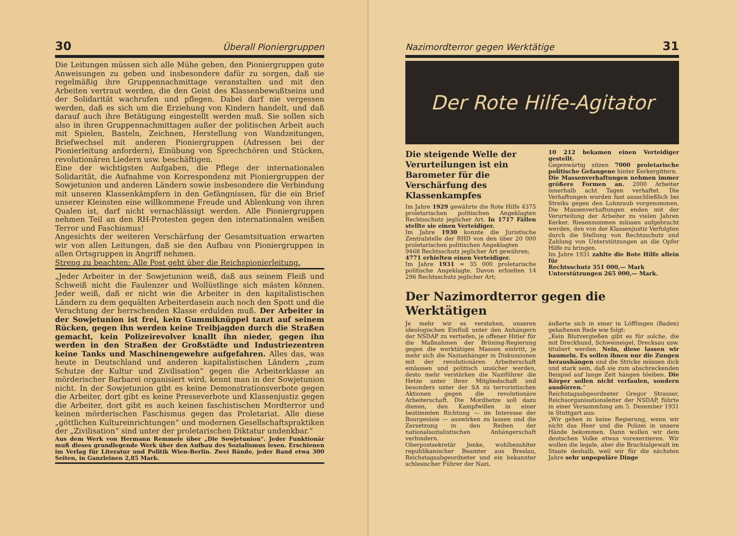30 Überall Pioniergruppen
Die Leitungen müssen sich alle Mühe geben, den Pioniergruppen gute Anweisungen zu geben und insbesondere dafür zu sorgen, daß sie regelmäßig ihre Gruppennachmittage veranstalten und mit den Arbeiten vertraut werden, die den Geist des Klassenbewußtseins und der Solidarität wachrufen und pflegen. Dabei darf nie vergessen werden, daß es sich um die Erziehung von Kindern handelt, und daß darauf auch ihre Betätigung eingestellt werden muß. Sie sollen sich also in ihren Gruppennachmittagen außer der politischen Arbeit auch mit Spielen, Basteln, Zeichnen, Herstellung von Wandzeitungen, Briefwechsel mit anderen Pioniergruppen (Adressen bei der Pionierleitung anfordern), Einübung von Sprechchören und Stücken, revolutionären Liedern usw. beschäftigen.
Eine der wichtigsten Aufgaben, die Pflege der internationalen Solidarität, die Aufnahme von Korrespondenz mit Pioniergruppen der Sowjetunion und anderen Ländern sowie insbesondere die Verbindung mit unseren Klassenkämpfern in den Gefängnissen, für die ein Brief unserer Kleinsten eine willkommene Freude und Ablenkung von ihren Qualen ist, darf nicht vernachlässigt werden. Alle Pioniergruppen nehmen Teil an den RH-Protesten gegen den internationalen weißen Terror und Faschismus!
Angesichts der weiteren Verschärfung der Gesamtsituation erwarten wir von allen Leitungen, daß sie den Aufbau von Pioniergruppen in allen Ortsgruppen in Angriff nehmen.
Streng zu beachten: Alle Post geht über die Reichspionierleitung.
„Jeder Arbeiter in der Sowjetunion weiß, daß aus seinem Fleiß und Schweiß nicht die Faulenzer und Wollüstlinge sich mästen können. Jeder weiß, daß er nicht wie die Arbeiter in den kapitalistischen Ländern zu dem gequälten Arbeiterdasein auch noch den Spott und die Verachtung der herrschenden Klasse erdulden muß. Der Arbeiter in der Sowjetunion ist frei, kein Gummiknüppel tanzt auf seinem Rücken, gegen ihn werden keine Treibjagden durch die Straßen gemacht, kein Polizeirevolver knallt ihn nieder, gegen ihn werden in den Straßen der Großstädte und Industriezentren keine Tanks und Maschinengewehre aufgefahren. Alles das, was heute in Deutschland und anderen kapitalistischen Ländern „zum Schutze der Kultur und Zivilisation“ gegen die Arbeiterklasse an mörderischer Barbarei organisiert wird, kennt man in der Sowjetunion nicht. In der Sowjetunion gibt es keine Demonstrationsverbote gegen die Arbeiter, dort gibt es keine Presseverbote und Klassenjustiz gegen die Arbeiter, dort gibt es auch keinen faschistischen Mordterror und keinen mörderischen Faschismus gegen das Proletariat. Alle diese „göttlichen Kultureinrichtungen“ und modernen Gesellschaftspraktiken der „Zivilisation“ sind unter der proletarischen Diktatur undenkbar.“
Aus dem Werk von Hermann Remmele über „Die Sowjetunion“. Jeder Funktionär muß dieses grundlegende Werk über den Aufbau des Sozialismus lesen. Erschienen im Verlag für Literatur und Politik Wien-Berlin. Zwei Bände, jeder Band etwa 300 Seiten, in Ganzleinen 2,85 Mark.
Nazimordterror gegen Werktätige 31
Der Rote Hilfe-Agitator
Die steigende Welle der Verurteilungen ist ein Barometer für die Verschärfung des Klassenkampfes
Im Jahre 1929 gewährte die Rote Hilfe 4375 proletarischen politischen Angeklagten Rechtsschutz jeglicher Art. In 1717 Fällen stellte sie einen Verteidiger.
Im Jahre 1930 konnte die Juristische Zentralstelle der RHD von den über 20 000 proletarischen politischen Angeklagten
9468 Rechtsschutz jeglicher Art gewähren;
4771 erhielten einen Verteidiger.
Im Jahre 1931 = 35 000 proletarische politische Angeklagte. Davon erhielten 14 296 Rechtsschutz jeglicher Art;
10 212 bekamen einen Verteidiger gestellt.
Gegenwärtig sitzen 7000 proletarische politische Gefangene hinter Kerkergittern.
Die Massenverhaftungen nehmen immer größere Formen an. 2000 Arbeiter innerhalb acht Tagen verhaftet. Die Verhaftungen wurden fast ausschließlich bei Streiks gegen den Lohnraub vorgenommen. Die Massenverhaftungen enden mit der Verurteilung der Arbeiter zu vielen Jahren Kerker. Riesensummen müssen aufgebracht werden, den von der Klassenjustiz Verfolgten durch die Stellung von Rechtsschutz und Zahlung von Unterstützungen an die Opfer Hilfe zu bringen.
Im Jahre 1931 zahlte die Rote Hilfe allein für
Rechtsschutz 351 000,— Mark
Unterstützungen 265 000,— Mark.
Der Nazimordterror gegen die Werktätigen
Je mehr wir es verstehen, unseren ideologischen Einfluß unter den Anhängern der NSDAP zu vertiefen, je offener Hitler für die Maßnahmen der Brüning-Regierung gegen die werktätigen Massen eintritt, je mehr sich die Nazianhänger in Diskussionen mit der revolutionären Arbeiterschaft einlassen und politisch unsicher werden, desto mehr verstärken die Naziführer die Hetze unter ihrer Mitgliedschaft und besonders unter der SA zu terroristischen Aktionen gegen die revolutionäre Arbeiterschaft. Die Mordhetze soll dazu dienen, den Kampfwillen in einer bestimmten Richtung — im Interesse der Bourgeoisie — auswirken zu lassen und die Zersetzung in den Reihen der nationalsozialistischen Anhängerschaft verhindern.
Oberpostsekretär Jenke, wohlbezahlter republikanischer Beamter aus Breslau, Reichstagsabgeordneter und ein bekannter schlesischer Führer der Nazi,
äußerte sich in einer in Löfflingen (Baden) gehaltenen Rede wie folgt:
„Kein Blutvergießen gibt es für solche, die mit Dreckhund, Schweineigel, Drecksau usw. tituliert werden. Nein, diese lassen wir baumeln. Es sollen ihnen nur die Zungen heraushängen und die Stricke müssen dick und stark sein, daß sie zum abschreckenden Beispiel auf lange Zeit hängen bleiben. Die Körper sollen nicht verfaulen, sondern ausdörren.“
Reichstagsabgeordneter Gregor Strasser, Reichsorganisationsleiter der NSDAP, führte in einer Versammlung am 5. Dezember 1931 in Stuttgart aus:
„Wir gehen in keine Regierung, wenn wir nicht das Heer und die Polizei in unsere Hände bekommen. Dann wollen wir dem deutschen Volke etwas vorexerzieren. Wir wollen die legale, aber die Brachialgewalt im Staate deshalb, weil wir für die nächsten Jahre sehr unpopuläre Dinge